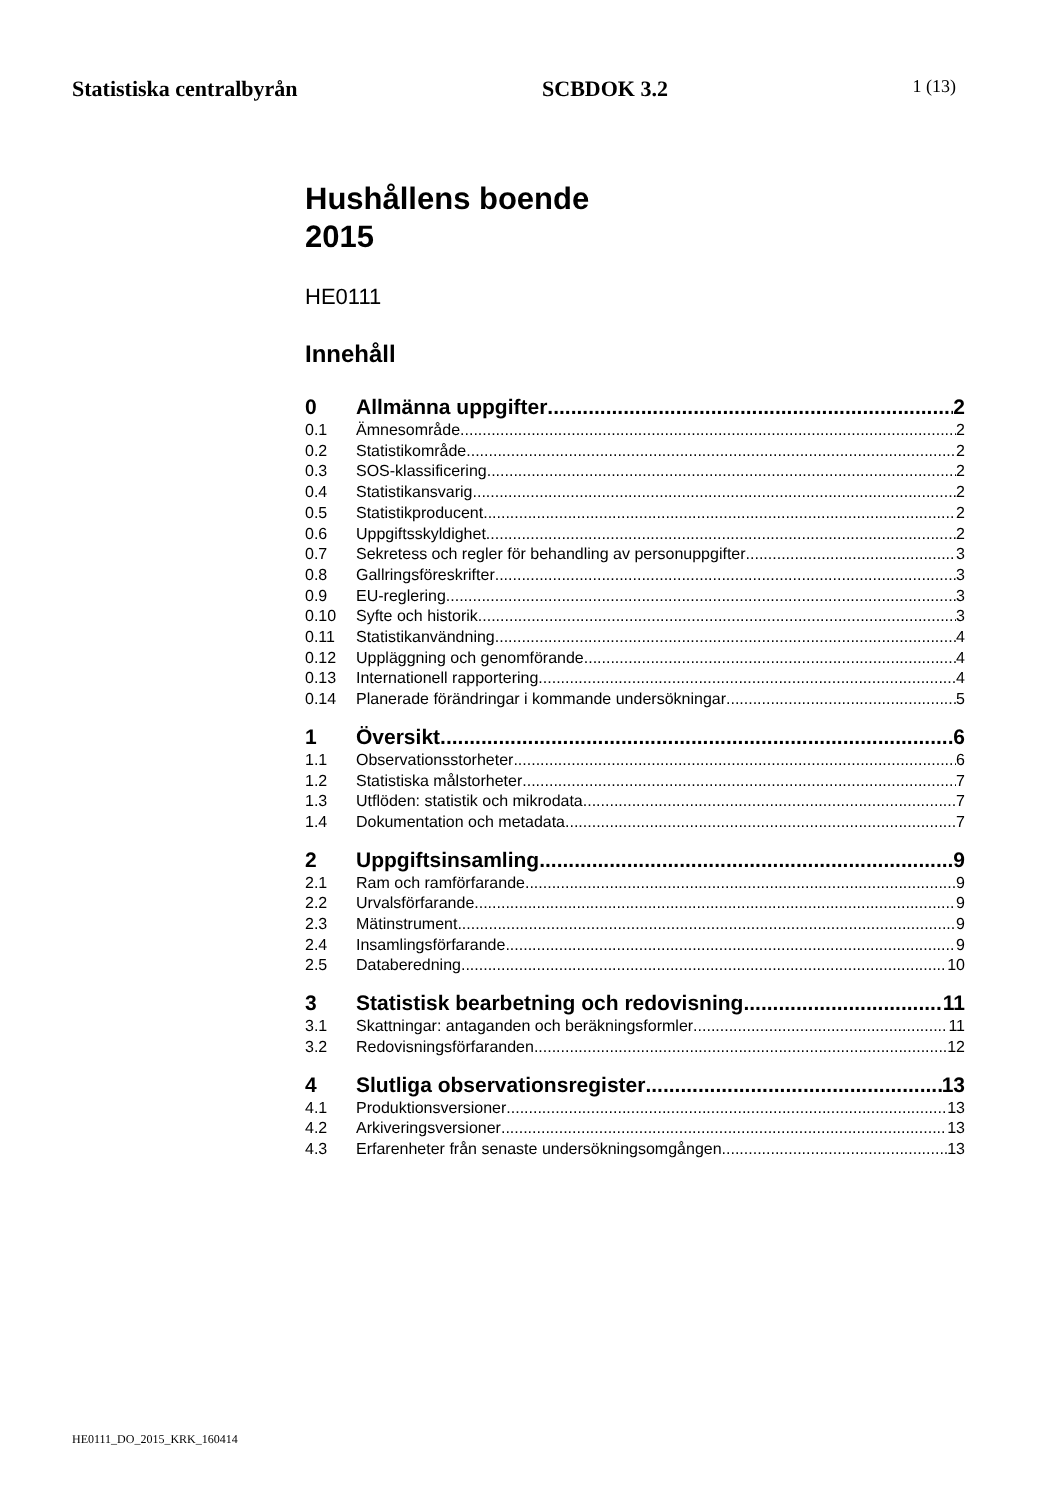Statistiska centralbyrån SCBDOK 3.2 1 (13)
Hushållens boende
2015
HE0111
Innehåll
0 Allmänna uppgifter 2
0.1 Ämnesområde 2
0.2 Statistikområde 2
0.3 SOS-klassificering 2
0.4 Statistikansvarig 2
0.5 Statistikproducent 2
0.6 Uppgiftsskyldighet 2
0.7 Sekretess och regler för behandling av personuppgifter 3
0.8 Gallringsföreskrifter 3
0.9 EU-reglering 3
0.10 Syfte och historik 3
0.11 Statistikanvändning 4
0.12 Uppläggning och genomförande 4
0.13 Internationell rapportering 4
0.14 Planerade förändringar i kommande undersökningar 5
1 Översikt 6
1.1 Observationsstorheter 6
1.2 Statistiska målstorheter 7
1.3 Utflöden: statistik och mikrodata 7
1.4 Dokumentation och metadata 7
2 Uppgiftsinsamling 9
2.1 Ram och ramförfarande 9
2.2 Urvalsförfarande 9
2.3 Mätinstrument 9
2.4 Insamlingsförfarande 9
2.5 Databeredning 10
3 Statistisk bearbetning och redovisning 11
3.1 Skattningar: antaganden och beräkningsformler 11
3.2 Redovisningsförfaranden 12
4 Slutliga observationsregister 13
4.1 Produktionsversioner 13
4.2 Arkiveringsversioner 13
4.3 Erfarenheter från senaste undersökningsomgången 13
HE0111_DO_2015_KRK_160414